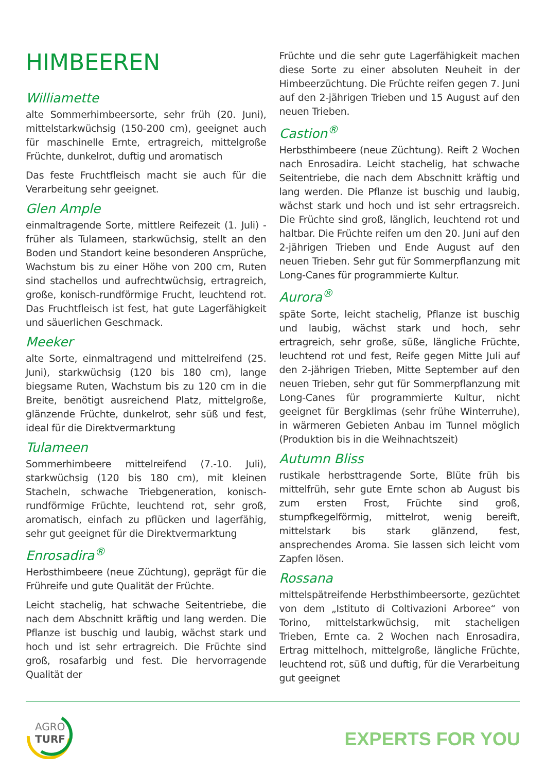HIMBEEREN
Williamette
alte Sommerhimbeersorte, sehr früh (20. Juni), mittelstarkwüchsig (150-200 cm), geeignet auch für maschinelle Ernte, ertragreich, mittelgroße Früchte, dunkelrot, duftig und aromatisch
Das feste Fruchtfleisch macht sie auch für die Verarbeitung sehr geeignet.
Glen Ample
einmaltragende Sorte, mittlere Reifezeit (1. Juli) - früher als Tulameen, starkwüchsig, stellt an den Boden und Standort keine besonderen Ansprüche, Wachstum bis zu einer Höhe von 200 cm, Ruten sind stachellos und aufrechtwüchsig, ertragreich, große, konisch-rundförmige Frucht, leuchtend rot. Das Fruchtfleisch ist fest, hat gute Lagerfähigkeit und säuerlichen Geschmack.
Meeker
alte Sorte, einmaltragend und mittelreifend (25. Juni), starkwüchsig (120 bis 180 cm), lange biegsame Ruten, Wachstum bis zu 120 cm in die Breite, benötigt ausreichend Platz, mittelgroße, glänzende Früchte, dunkelrot, sehr süß und fest, ideal für die Direktvermarktung
Tulameen
Sommerhimbeere mittelreifend (7.-10. Juli), starkwüchsig (120 bis 180 cm), mit kleinen Stacheln, schwache Triebgeneration, konisch-rundförmige Früchte, leuchtend rot, sehr groß, aromatisch, einfach zu pflücken und lagerfähig, sehr gut geeignet für die Direktvermarktung
Enrosadira<sup>®</sup>
Herbsthimbeere (neue Züchtung), geprägt für die Frühreife und gute Qualität der Früchte.
Leicht stachelig, hat schwache Seitentriebe, die nach dem Abschnitt kräftig und lang werden. Die Pflanze ist buschig und laubig, wächst stark und hoch und ist sehr ertragreich. Die Früchte sind groß, rosafarbig und fest. Die hervorragende Qualität der
Früchte und die sehr gute Lagerfähigkeit machen diese Sorte zu einer absoluten Neuheit in der Himbeerzüchtung. Die Früchte reifen gegen 7. Juni auf den 2-jährigen Trieben und 15 August auf den neuen Trieben.
Castion<sup>®</sup>
Herbsthimbeere (neue Züchtung). Reift 2 Wochen nach Enrosadira. Leicht stachelig, hat schwache Seitentriebe, die nach dem Abschnitt kräftig und lang werden. Die Pflanze ist buschig und laubig, wächst stark und hoch und ist sehr ertragsreich. Die Früchte sind groß, länglich, leuchtend rot und haltbar. Die Früchte reifen um den 20. Juni auf den 2-jährigen Trieben und Ende August auf den neuen Trieben. Sehr gut für Sommerpflanzung mit Long-Canes für programmierte Kultur.
Aurora<sup>®</sup>
späte Sorte, leicht stachelig, Pflanze ist buschig und laubig, wächst stark und hoch, sehr ertragreich, sehr große, süße, längliche Früchte, leuchtend rot und fest, Reife gegen Mitte Juli auf den 2-jährigen Trieben, Mitte September auf den neuen Trieben, sehr gut für Sommerpflanzung mit Long-Canes für programmierte Kultur, nicht geeignet für Bergklimas (sehr frühe Winterruhe), in wärmeren Gebieten Anbau im Tunnel möglich (Produktion bis in die Weihnachtszeit)
Autumn Bliss
rustikale herbsttragende Sorte, Blüte früh bis mittelfrüh, sehr gute Ernte schon ab August bis zum ersten Frost, Früchte sind groß, stumpfkegelförmig, mittelrot, wenig bereift, mittelstark bis stark glänzend, fest, ansprechendes Aroma. Sie lassen sich leicht vom Zapfen lösen.
Rossana
mittelspätreifende Herbsthimbeersorte, gezüchtet von dem „Istituto di Coltivazioni Arboree“ von Torino, mittelstarkwüchsig, mit stacheligen Trieben, Ernte ca. 2 Wochen nach Enrosadira, Ertrag mittelhoch, mittelgroße, längliche Früchte, leuchtend rot, süß und duftig, für die Verarbeitung gut geeignet
AGRO
TURF
EXPERTS FOR YOU